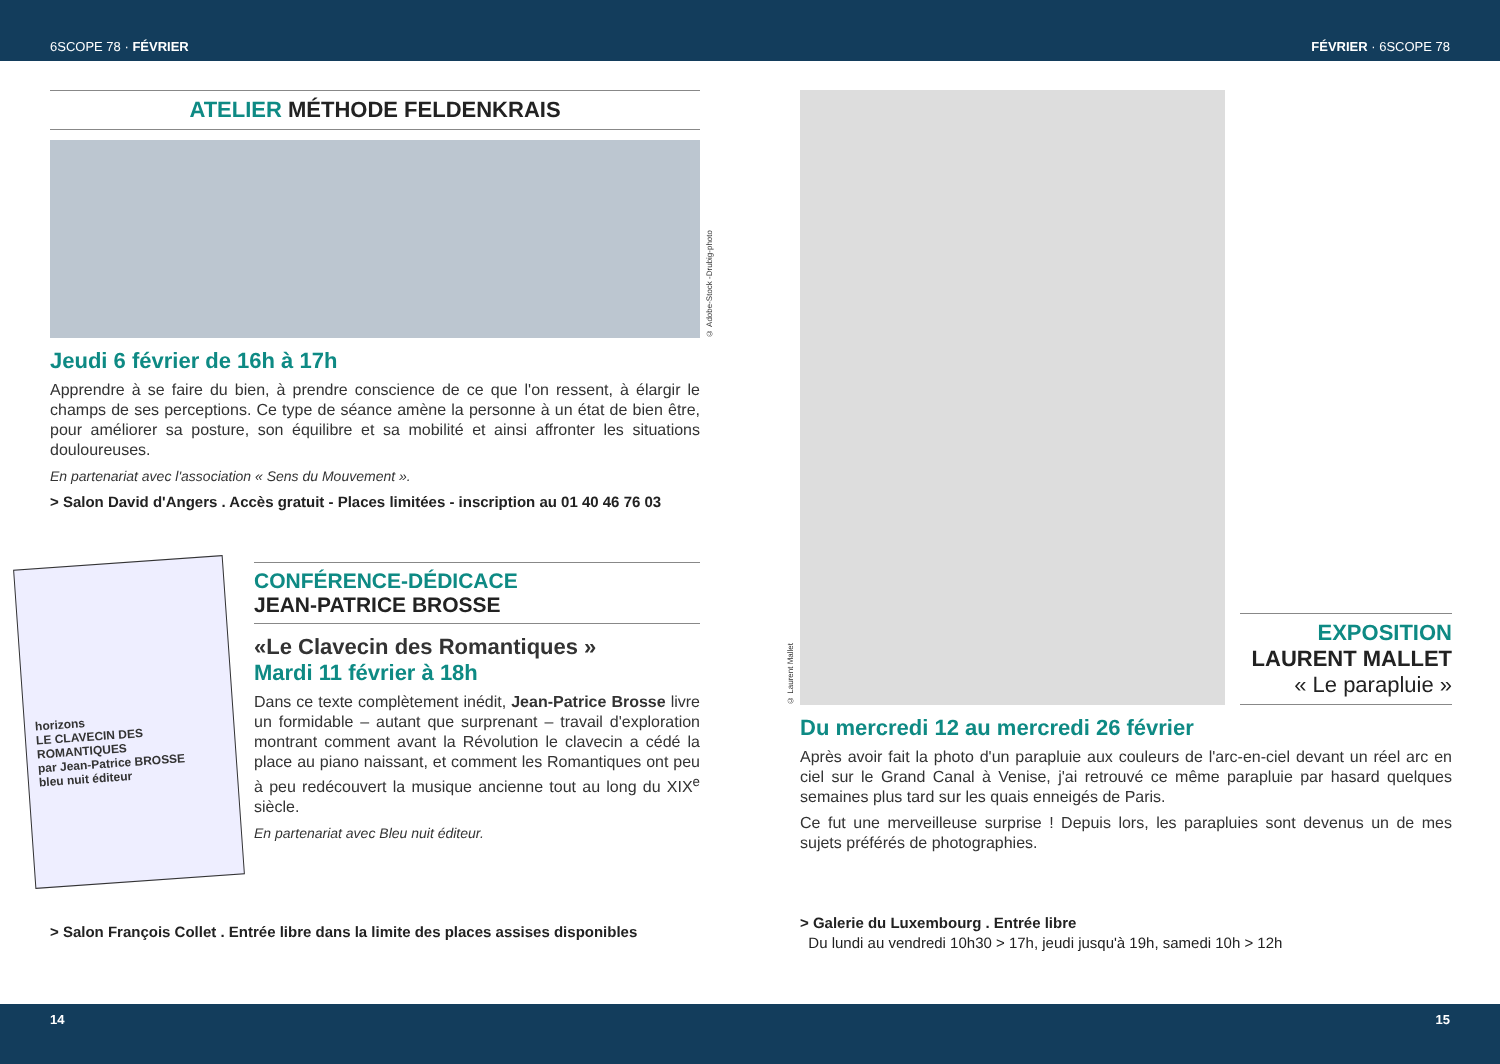6SCOPE 78 · FÉVRIER FÉVRIER · 6SCOPE 78
ATELIER MÉTHODE FELDENKRAIS
© Adobe-Stock -Drubig-photo
Jeudi 6 février de 16h à 17h
Apprendre à se faire du bien, à prendre conscience de ce que l'on ressent, à élargir le champs de ses perceptions. Ce type de séance amène la personne à un état de bien être, pour améliorer sa posture, son équilibre et sa mobilité et ainsi affronter les situations douloureuses.
En partenariat avec l'association « Sens du Mouvement ».
> Salon David d'Angers . Accès gratuit - Places limitées - inscription au 01 40 46 76 03
horizons
LE CLAVECIN DES ROMANTIQUES
par Jean-Patrice BROSSE
bleu nuit éditeur
CONFÉRENCE-DÉDICACE
JEAN-PATRICE BROSSE
«Le Clavecin des Romantiques »
Mardi 11 février à 18h
Dans ce texte complètement inédit, Jean-Patrice Brosse livre un formidable – autant que surprenant – travail d'exploration montrant comment avant la Révolution le clavecin a cédé la place au piano naissant, et comment les Romantiques ont peu à peu redécouvert la musique ancienne tout au long du XIX<sup>e</sup> siècle.
En partenariat avec Bleu nuit éditeur.
> Salon François Collet . Entrée libre dans la limite des places assises disponibles
© Laurent Mallet
EXPOSITION
LAURENT MALLET
« Le parapluie »
Du mercredi 12 au mercredi 26 février
Après avoir fait la photo d'un parapluie aux couleurs de l'arc-en-ciel devant un réel arc en ciel sur le Grand Canal à Venise, j'ai retrouvé ce même parapluie par hasard quelques semaines plus tard sur les quais enneigés de Paris.
Ce fut une merveilleuse surprise ! Depuis lors, les parapluies sont devenus un de mes sujets préférés de photographies.
> Galerie du Luxembourg . Entrée libre
Du lundi au vendredi 10h30 > 17h, jeudi jusqu'à 19h, samedi 10h > 12h
14 15